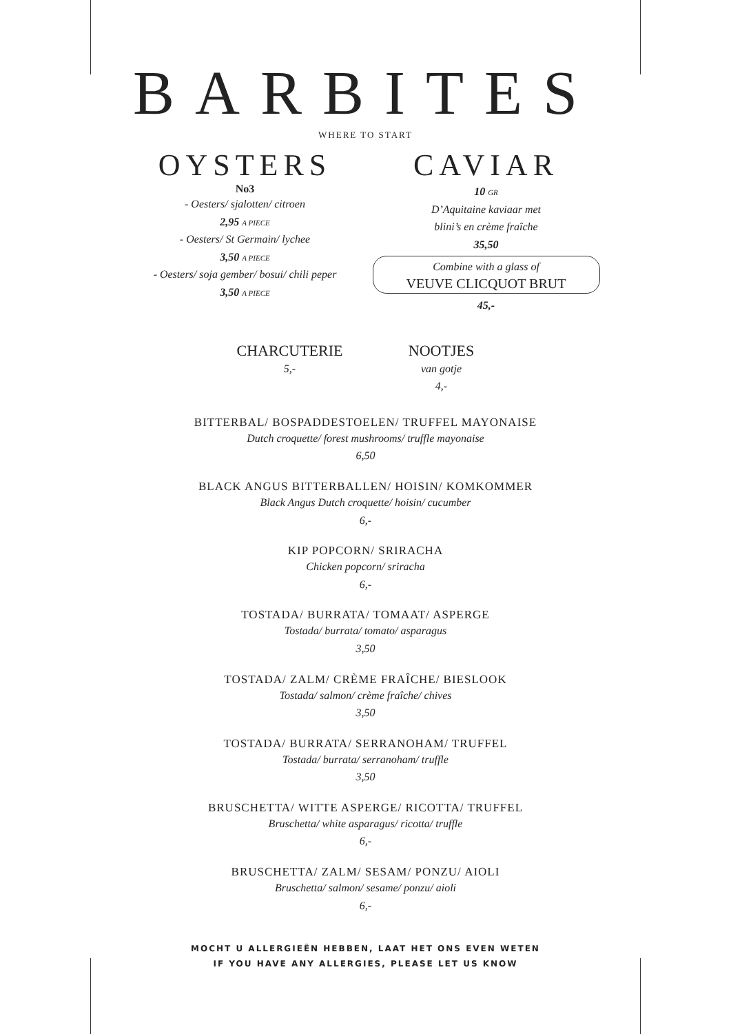BARBITES
WHERE TO START
OYSTERS
No3
- Oesters/ sjalotten/ citroen
2,95 A PIECE
- Oesters/ St Germain/ lychee
3,50 A PIECE
- Oesters/ soja gember/ bosui/ chili peper
3,50 A PIECE
CAVIAR
10 GR
D’Aquitaine kaviaar met
blini’s en crème fraîche
35,50
Combine with a glass of
VEUVE CLICQUOT BRUT
45,-
CHARCUTERIE
5,-
NOOTJES
van gotje
4,-
BITTERBAL/ BOSPADDESTOELEN/ TRUFFEL MAYONAISE
Dutch croquette/ forest mushrooms/ truffle mayonaise
6,50
BLACK ANGUS BITTERBALLEN/ HOISIN/ KOMKOMMER
Black Angus Dutch croquette/ hoisin/ cucumber
6,-
KIP POPCORN/ SRIRACHA
Chicken popcorn/ sriracha
6,-
TOSTADA/ BURRATA/ TOMAAT/ ASPERGE
Tostada/ burrata/ tomato/ asparagus
3,50
TOSTADA/ ZALM/ CRÈME FRAÎCHE/ BIESLOOK
Tostada/ salmon/ crème fraîche/ chives
3,50
TOSTADA/ BURRATA/ SERRANOHAM/ TRUFFEL
Tostada/ burrata/ serranoham/ truffle
3,50
BRUSCHETTA/ WITTE ASPERGE/ RICOTTA/ TRUFFEL
Bruschetta/ white asparagus/ ricotta/ truffle
6,-
BRUSCHETTA/ ZALM/ SESAM/ PONZU/ AIOLI
Bruschetta/ salmon/ sesame/ ponzu/ aioli
6,-
MOCHT U ALLERGIEËN HEBBEN, LAAT HET ONS EVEN WETEN
IF YOU HAVE ANY ALLERGIES, PLEASE LET US KNOW